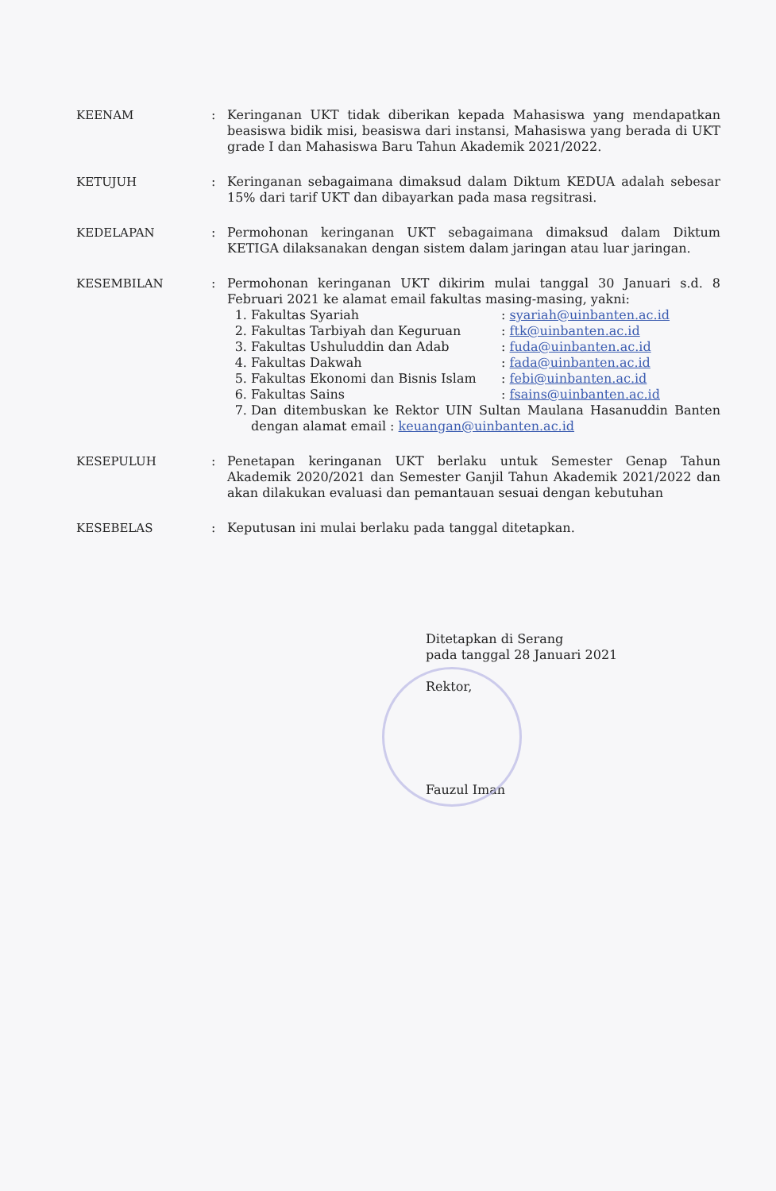KEENAM : Keringanan UKT tidak diberikan kepada Mahasiswa yang mendapatkan beasiswa bidik misi, beasiswa dari instansi, Mahasiswa yang berada di UKT grade I dan Mahasiswa Baru Tahun Akademik 2021/2022.
KETUJUH : Keringanan sebagaimana dimaksud dalam Diktum KEDUA adalah sebesar 15% dari tarif UKT dan dibayarkan pada masa regsitrasi.
KEDELAPAN : Permohonan keringanan UKT sebagaimana dimaksud dalam Diktum KETIGA dilaksanakan dengan sistem dalam jaringan atau luar jaringan.
KESEMBILAN : Permohonan keringanan UKT dikirim mulai tanggal 30 Januari s.d. 8 Februari 2021 ke alamat email fakultas masing-masing, yakni:
1. Fakultas Syariah : syariah@uinbanten.ac.id
2. Fakultas Tarbiyah dan Keguruan : ftk@uinbanten.ac.id
3. Fakultas Ushuluddin dan Adab : fuda@uinbanten.ac.id
4. Fakultas Dakwah : fada@uinbanten.ac.id
5. Fakultas Ekonomi dan Bisnis Islam : febi@uinbanten.ac.id
6. Fakultas Sains : fsains@uinbanten.ac.id
7. Dan ditembuskan ke Rektor UIN Sultan Maulana Hasanuddin Banten dengan alamat email : keuangan@uinbanten.ac.id
KESEPULUH : Penetapan keringanan UKT berlaku untuk Semester Genap Tahun Akademik 2020/2021 dan Semester Ganjil Tahun Akademik 2021/2022 dan akan dilakukan evaluasi dan pemantauan sesuai dengan kebutuhan
KESEBELAS : Keputusan ini mulai berlaku pada tanggal ditetapkan.
Ditetapkan di Serang
pada tanggal 28 Januari 2021
Rektor,
Fauzul Iman